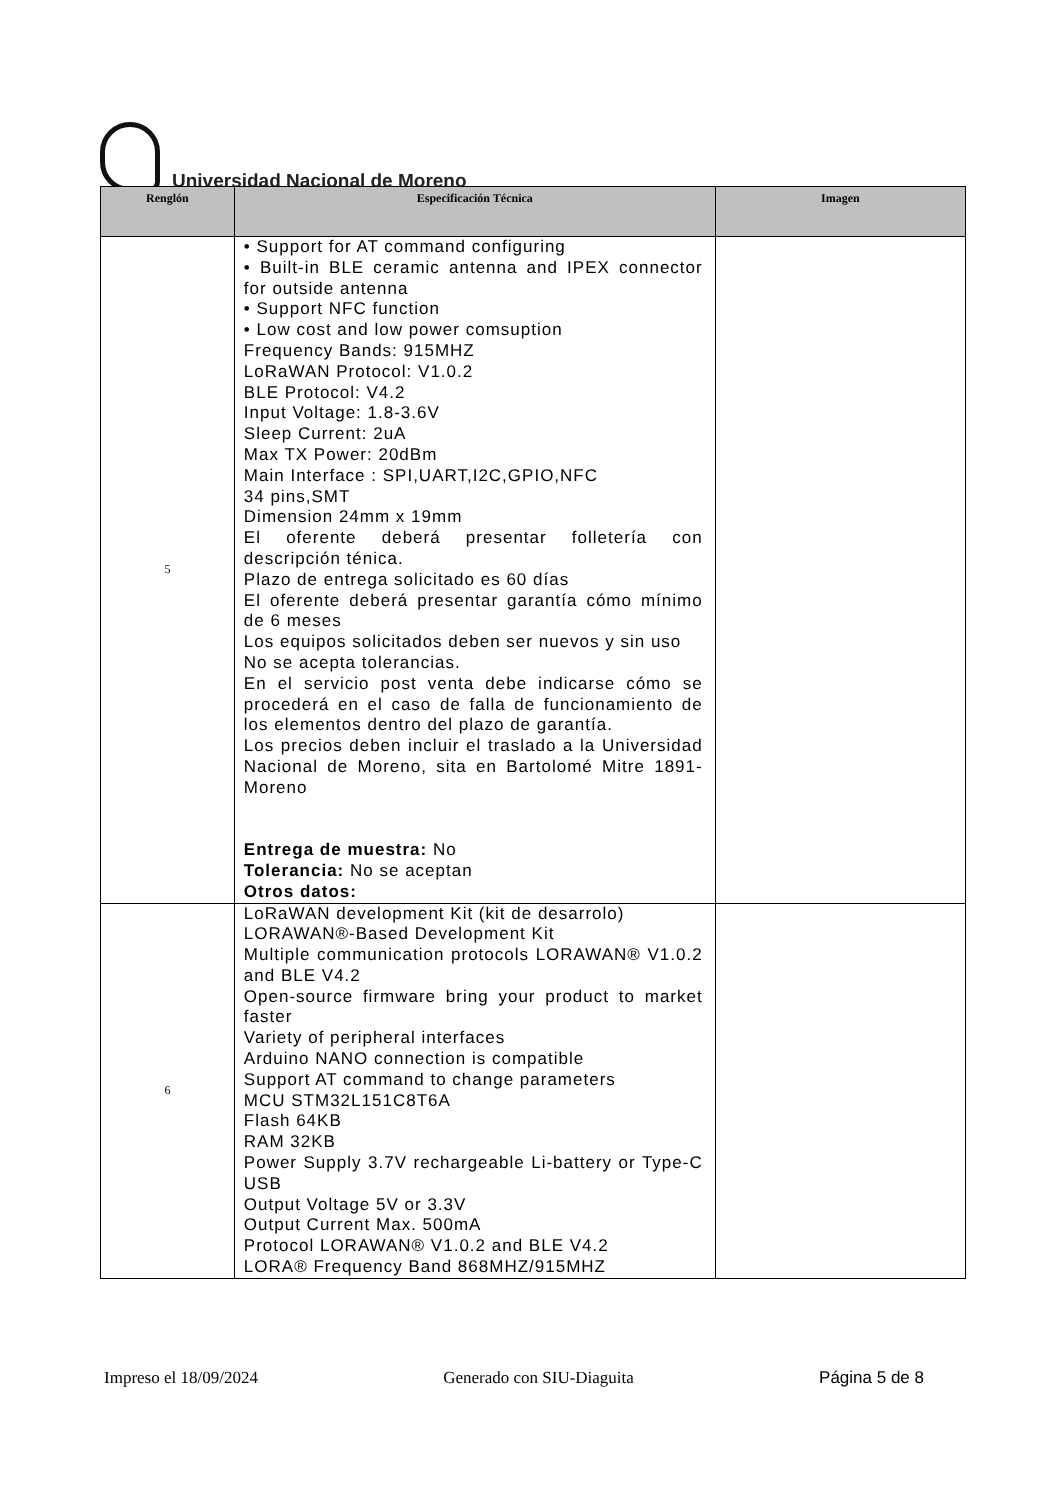Universidad Nacional de Moreno
| Renglón | Especificación Técnica | Imagen |
| --- | --- | --- |
| 5 | • Support for AT command configuring • Built-in BLE ceramic antenna and IPEX connector for outside antenna • Support NFC function • Low cost and low power comsuption Frequency Bands: 915MHZ LoRaWAN Protocol: V1.0.2 BLE Protocol: V4.2 Input Voltage: 1.8-3.6V Sleep Current: 2uA Max TX Power: 20dBm Main Interface : SPI,UART,I2C,GPIO,NFC 34 pins,SMT Dimension 24mm x 19mm El oferente deberá presentar folletería con descripción ténica. Plazo de entrega solicitado es 60 días El oferente deberá presentar garantía cómo mínimo de 6 meses Los equipos solicitados deben ser nuevos y sin uso No se acepta tolerancias. En el servicio post venta debe indicarse cómo se procederá en el caso de falla de funcionamiento de los elementos dentro del plazo de garantía. Los precios deben incluir el traslado a la Universidad Nacional de Moreno, sita en Bartolomé Mitre 1891- Moreno Entrega de muestra: No Tolerancia: No se aceptan Otros datos: | |
| 6 | LoRaWAN development Kit (kit de desarrolo) LORAWAN®-Based Development Kit Multiple communication protocols LORAWAN® V1.0.2 and BLE V4.2 Open-source firmware bring your product to market faster Variety of peripheral interfaces Arduino NANO connection is compatible Support AT command to change parameters MCU STM32L151C8T6A Flash 64KB RAM 32KB Power Supply 3.7V rechargeable Li-battery or Type-C USB Output Voltage 5V or 3.3V Output Current Max. 500mA Protocol LORAWAN® V1.0.2 and BLE V4.2 LORA® Frequency Band 868MHZ/915MHZ | |
Impreso el 18/09/2024 Generado con SIU-Diaguita Página 5 de 8